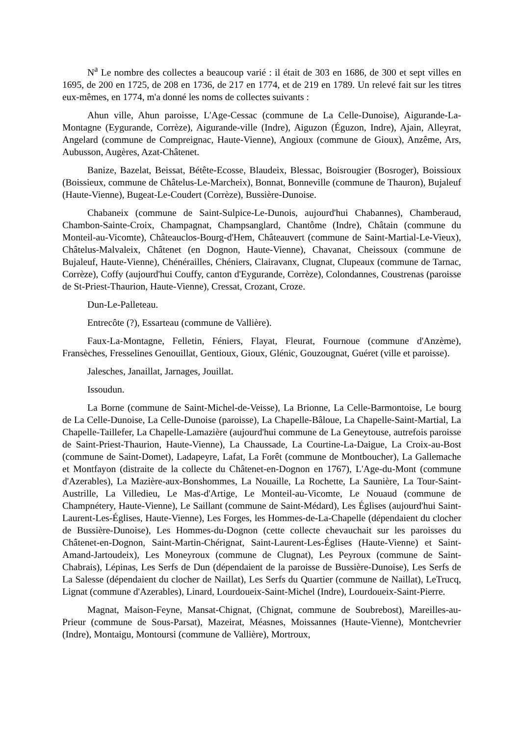N<sup>a</sup> Le nombre des collectes a beaucoup varié : il était de 303 en 1686, de 300 et sept villes en 1695, de 200 en 1725, de 208 en 1736, de 217 en 1774, et de 219 en 1789. Un relevé fait sur les titres eux-mêmes, en 1774, m'a donné les noms de collectes suivants :
Ahun ville, Ahun paroisse, L'Age-Cessac (commune de La Celle-Dunoise), Aigurande-La-Montagne (Eygurande, Corrèze), Aigurande-ville (Indre), Aiguzon (Éguzon, Indre), Ajain, Alleyrat, Angelard (commune de Compreignac, Haute-Vienne), Angioux (commune de Gioux), Anzême, Ars, Aubusson, Augères, Azat-Châtenet.
Banize, Bazelat, Beissat, Bétête-Ecosse, Blaudeix, Blessac, Boisrougier (Bosroger), Boissioux (Boissieux, commune de Châtelus-Le-Marcheix), Bonnat, Bonneville (commune de Thauron), Bujaleuf (Haute-Vienne), Bugeat-Le-Coudert (Corrèze), Bussière-Dunoise.
Chabaneix (commune de Saint-Sulpice-Le-Dunois, aujourd'hui Chabannes), Chamberaud, Chambon-Sainte-Croix, Champagnat, Champsanglard, Chantôme (Indre), Châtain (commune du Monteil-au-Vicomte), Châteauclos-Bourg-d'Hem, Châteauvert (commune de Saint-Martial-Le-Vieux), Châtelus-Malvaleix, Châtenet (en Dognon, Haute-Vienne), Chavanat, Cheissoux (commune de Bujaleuf, Haute-Vienne), Chénérailles, Chéniers, Clairavanx, Clugnat, Clupeaux (commune de Tarnac, Corrèze), Coffy (aujourd'hui Couffy, canton d'Eygurande, Corrèze), Colondannes, Coustrenas (paroisse de St-Priest-Thaurion, Haute-Vienne), Cressat, Crozant, Croze.
Dun-Le-Palleteau.
Entrecôte (?), Essarteau (commune de Vallière).
Faux-La-Montagne, Felletin, Féniers, Flayat, Fleurat, Fournoue (commune d'Anzème), Fransèches, Fresselines Genouillat, Gentioux, Gioux, Glénic, Gouzougnat, Guéret (ville et paroisse).
Jalesches, Janaillat, Jarnages, Jouillat.
Issoudun.
La Borne (commune de Saint-Michel-de-Veisse), La Brionne, La Celle-Barmontoise, Le bourg de La Celle-Dunoise, La Celle-Dunoise (paroisse), La Chapelle-Bâloue, La Chapelle-Saint-Martial, La Chapelle-Taillefer, La Chapelle-Lamazière (aujourd'hui commune de La Geneytouse, autrefois paroisse de Saint-Priest-Thaurion, Haute-Vienne), La Chaussade, La Courtine-La-Daigue, La Croix-au-Bost (commune de Saint-Domet), Ladapeyre, Lafat, La Forêt (commune de Montboucher), La Gallemache et Montfayon (distraite de la collecte du Châtenet-en-Dognon en 1767), L'Age-du-Mont (commune d'Azerables), La Mazière-aux-Bonshommes, La Nouaille, La Rochette, La Saunière, La Tour-Saint-Austrille, La Villedieu, Le Mas-d'Artige, Le Monteil-au-Vicomte, Le Nouaud (commune de Champnétery, Haute-Vienne), Le Saillant (commune de Saint-Médard), Les Églises (aujourd'hui Saint-Laurent-Les-Églises, Haute-Vienne), Les Forges, les Hommes-de-La-Chapelle (dépendaient du clocher de Bussière-Dunoise), Les Hommes-du-Dognon (cette collecte chevauchait sur les paroisses du Châtenet-en-Dognon, Saint-Martin-Chérignat, Saint-Laurent-Les-Églises (Haute-Vienne) et Saint-Amand-Jartoudeix), Les Moneyroux (commune de Clugnat), Les Peyroux (commune de Saint-Chabrais), Lépinas, Les Serfs de Dun (dépendaient de la paroisse de Bussière-Dunoise), Les Serfs de La Salesse (dépendaient du clocher de Naillat), Les Serfs du Quartier (commune de Naillat), LeTrucq, Lignat (commune d'Azerables), Linard, Lourdoueix-Saint-Michel (Indre), Lourdoueix-Saint-Pierre.
Magnat, Maison-Feyne, Mansat-Chignat, (Chignat, commune de Soubrebost), Mareilles-au-Prieur (commune de Sous-Parsat), Mazeirat, Méasnes, Moissannes (Haute-Vienne), Montchevrier (Indre), Montaigu, Montoursi (commune de Vallière), Mortroux,